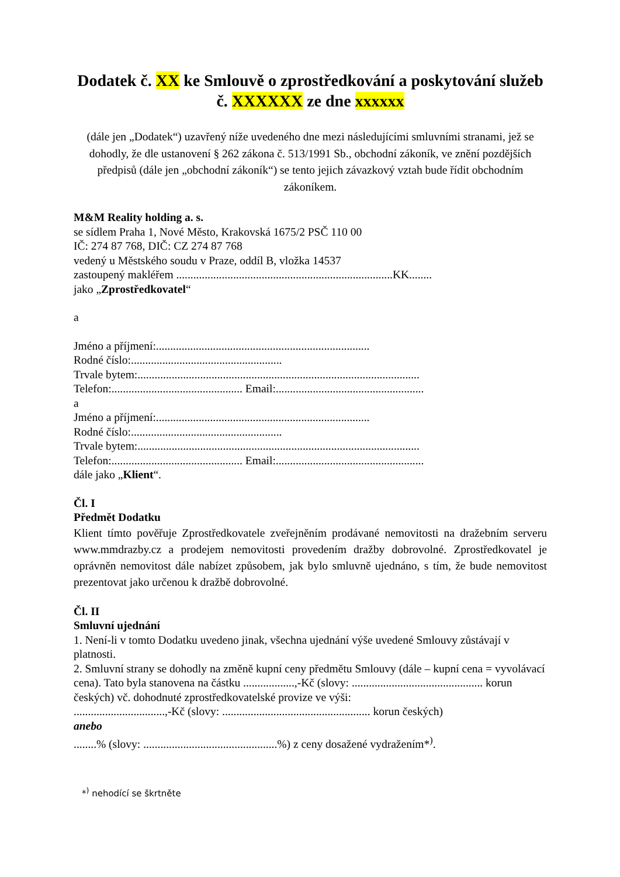Dodatek č. XX ke Smlouvě o zprostředkování a poskytování služeb č. XXXXXX ze dne xxxxxx
(dále jen „Dodatek“) uzavřený níže uvedeného dne mezi následujícími smluvními stranami, jež se dohodly, že dle ustanovení § 262 zákona č. 513/1991 Sb., obchodní zákoník, ve znění pozdějších předpisů (dále jen „obchodní zákoník“) se tento jejich závazkový vztah bude řídit obchodním zákoníkem.
M&M Reality holding a. s.
se sídlem Praha 1, Nové Město, Krakovská 1675/2 PSČ 110 00
IČ: 274 87 768, DIČ: CZ 274 87 768
vedený u Městského soudu v Praze, oddíl B, vložka 14537
zastoupený makléřem ............................................................................KK........
jako „Zprostředkovatel“
a
Jméno a příjmení:...........................................................................
Rodné číslo:.....................................................
Trvale bytem:...................................................................................................
Telefon:.............................................. Email:....................................................
a
Jméno a příjmení:...........................................................................
Rodné číslo:.....................................................
Trvale bytem:...................................................................................................
Telefon:.............................................. Email:....................................................
dále jako „Klient“.
Čl. I
Předmět Dodatku
Klient tímto pověřuje Zprostředkovatele zveřejněním prodávané nemovitosti na dražebním serveru www.mmdrazby.cz a prodejem nemovitosti provedením dražby dobrovolné. Zprostředkovatel je oprávněn nemovitost dále nabízet způsobem, jak bylo smluvně ujednáno, s tím, že bude nemovitost prezentovat jako určenou k dražbě dobrovolné.
Čl. II
Smluvní ujednání
1. Není-li v tomto Dodatku uvedeno jinak, všechna ujednání výše uvedené Smlouvy zůstávají v platnosti.
2. Smluvní strany se dohodly na změně kupní ceny předmětu Smlouvy (dále – kupní cena = vyvolávací cena). Tato byla stanovena na částku ..................,-Kč (slovy: .............................................. korun českých) vč. dohodnuté zprostředkovatelské provize ve výši:
................................,-Kč (slovy: .................................................... korun českých)
anebo
........% (slovy: ...............................................%) z ceny dosažené vydražením*<sup>)</sup>.
*<sup>)</sup> nehodící se škrtněte